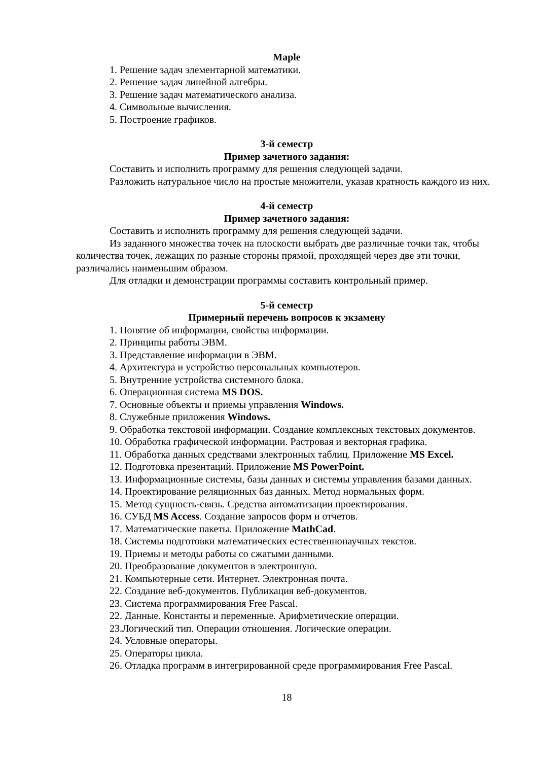Maple
1. Решение задач элементарной математики.
2. Решение задач линейной алгебры.
3. Решение задач математического анализа.
4. Символьные вычисления.
5. Построение графиков.
3-й семестр
Пример зачетного задания:
Составить и исполнить программу для решения следующей задачи.
Разложить натуральное число на простые множители, указав кратность каждого из них.
4-й семестр
Пример зачетного задания:
Составить и исполнить программу для решения следующей задачи.
Из заданного множества точек на плоскости выбрать две различные точки так, чтобы количества точек, лежащих по разные стороны прямой, проходящей через две эти точки, различались наименьшим образом.
Для отладки и демонстрации программы составить контрольный пример.
5-й семестр
Примерный перечень вопросов к экзамену
1. Понятие об информации, свойства информации.
2. Принципы работы ЭВМ.
3. Представление информации в ЭВМ.
4. Архитектура и устройство персональных компьютеров.
5. Внутренние устройства системного блока.
6. Операционная система MS DOS.
7. Основные объекты и приемы управления Windows.
8. Служебные приложения Windows.
9. Обработка текстовой информации. Создание комплексных текстовых документов.
10. Обработка графической информации. Растровая и векторная графика.
11. Обработка данных средствами электронных таблиц. Приложение MS Excel.
12. Подготовка презентаций. Приложение MS PowerPoint.
13. Информационные системы, базы данных и системы управления базами данных.
14. Проектирование реляционных баз данных. Метод нормальных форм.
15. Метод сущность-связь. Средства автоматизации проектирования.
16. СУБД MS Access. Создание запросов форм и отчетов.
17. Математические пакеты. Приложение MathCad.
18. Системы подготовки математических естественнонаучных текстов.
19. Приемы и методы работы со сжатыми данными.
20. Преобразование документов в электронную.
21. Компьютерные сети. Интернет. Электронная почта.
22. Создание веб-документов. Публикация веб-документов.
23. Система программирования Free Pascal.
22. Данные. Константы и переменные. Арифметические операции.
23.Логический тип. Операции отношения. Логические операции.
24. Условные операторы.
25. Операторы цикла.
26. Отладка программ в интегрированной среде программирования Free Pascal.
18